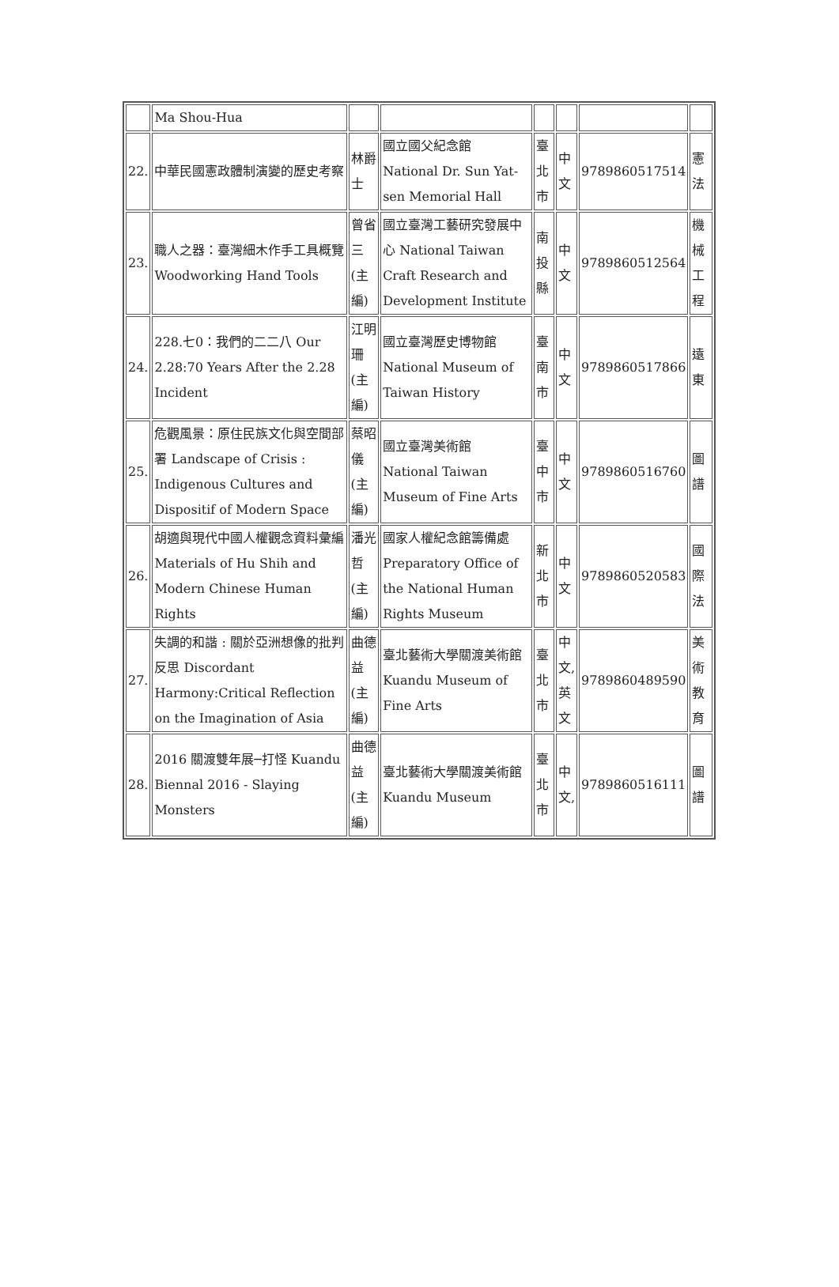| | Ma Shou-Hua | | | | | | |
| 22. | 中華民國憲政體制演變的歷史考察 | 林爵士 | 國立國父紀念館 National Dr. Sun Yat-sen Memorial Hall | 臺北市 | 中文 | 9789860517514 | 憲法 |
| 23. | 職人之器：臺灣細木作手工具概覽 Woodworking Hand Tools | 曾省三 (主編) | 國立臺灣工藝研究發展中心 National Taiwan Craft Research and Development Institute | 南投縣 | 中文 | 9789860512564 | 機械工程 |
| 24. | 228.七0：我們的二二八 Our 2.28:70 Years After the 2.28 Incident | 江明珊 (主編) | 國立臺灣歷史博物館 National Museum of Taiwan History | 臺南市 | 中文 | 9789860517866 | 遠東 |
| 25. | 危觀風景：原住民族文化與空間部署 Landscape of Crisis : Indigenous Cultures and Dispositif of Modern Space | 蔡昭儀 (主編) | 國立臺灣美術館 National Taiwan Museum of Fine Arts | 臺中市 | 中文 | 9789860516760 | 圖譜 |
| 26. | 胡適與現代中國人權觀念資料彙編 Materials of Hu Shih and Modern Chinese Human Rights | 潘光哲 (主編) | 國家人權紀念館籌備處 Preparatory Office of the National Human Rights Museum | 新北市 | 中文 | 9789860520583 | 國際法 |
| 27. | 失調的和諧 : 關於亞洲想像的批判反思 Discordant Harmony:Critical Reflection on the Imagination of Asia | 曲德益 (主編) | 臺北藝術大學關渡美術館 Kuandu Museum of Fine Arts | 臺北市 | 中文,英文 | 9789860489590 | 美術教育 |
| 28. | 2016 關渡雙年展─打怪 Kuandu Biennal 2016 - Slaying Monsters | 曲德益 (主編) | 臺北藝術大學關渡美術館 Kuandu Museum | 臺北市 | 中文, | 9789860516111 | 圖譜 |